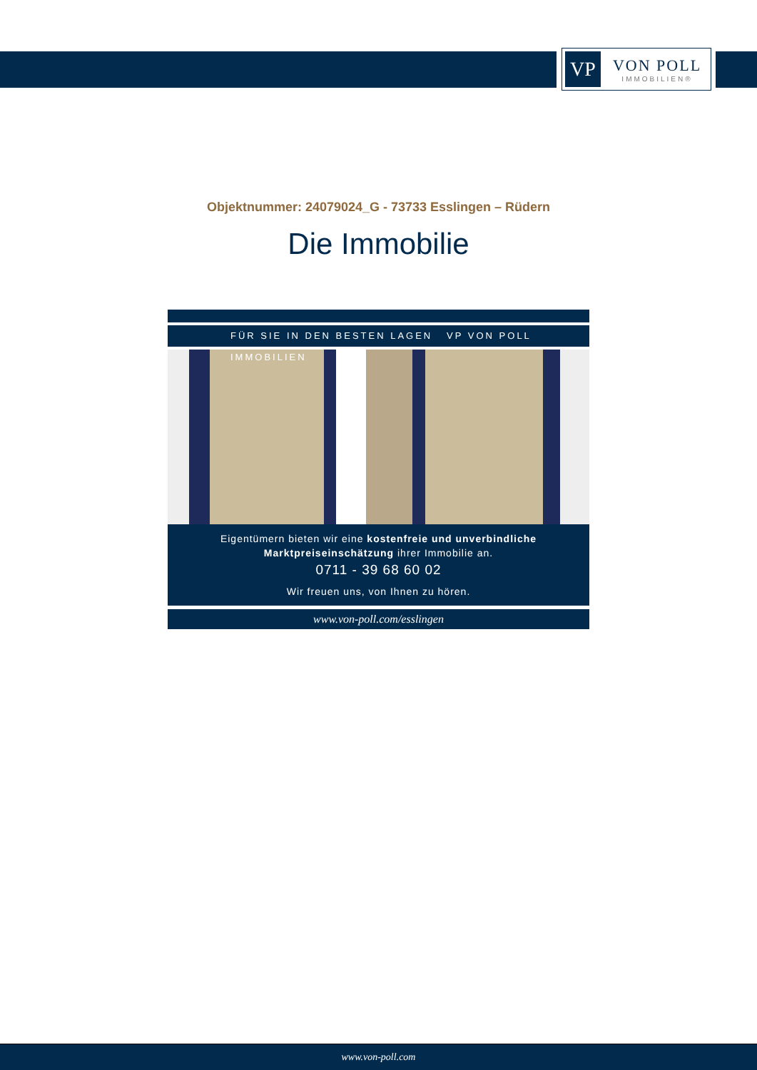VP
VON POLL
IMMOBILIEN®
Objektnummer: 24079024_G - 73733 Esslingen – Rüdern
Die Immobilie
FÜR SIE IN DEN BESTEN LAGEN VP VON POLL IMMOBILIEN
Eigentümern bieten wir eine kostenfreie und unverbindliche Marktpreiseinschätzung ihrer Immobilie an.
0711 - 39 68 60 02
Wir freuen uns, von Ihnen zu hören.
www.von-poll.com/esslingen
www.von-poll.com